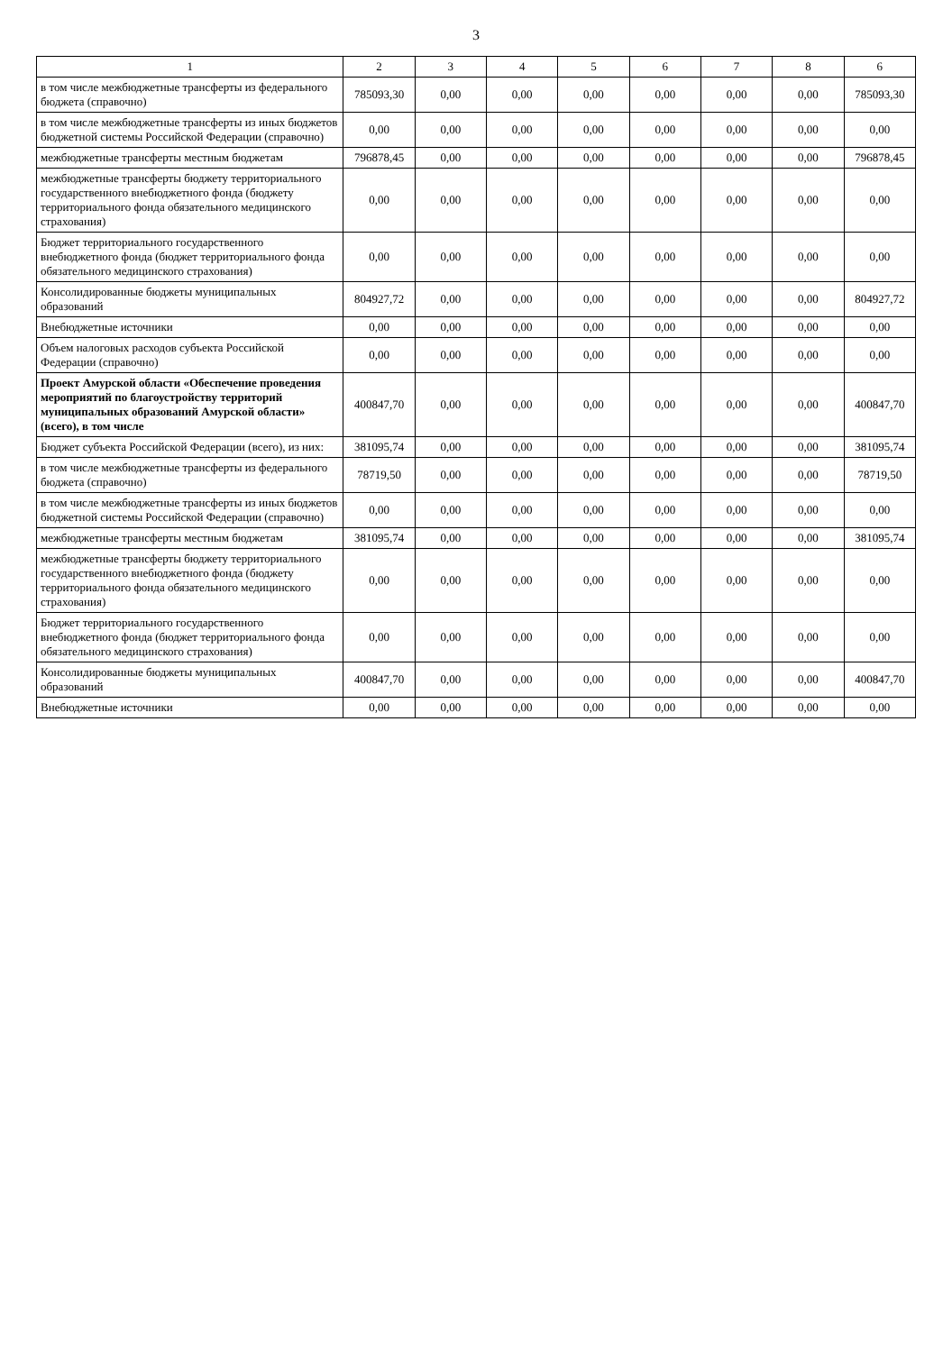3
| 1 | 2 | 3 | 4 | 5 | 6 | 7 | 8 | 6 |
| --- | --- | --- | --- | --- | --- | --- | --- | --- |
| в том числе межбюджетные трансферты из федерального бюджета (справочно) | 785093,30 | 0,00 | 0,00 | 0,00 | 0,00 | 0,00 | 0,00 | 785093,30 |
| в том числе межбюджетные трансферты из иных бюджетов бюджетной системы Российской Федерации (справочно) | 0,00 | 0,00 | 0,00 | 0,00 | 0,00 | 0,00 | 0,00 | 0,00 |
| межбюджетные трансферты местным бюджетам | 796878,45 | 0,00 | 0,00 | 0,00 | 0,00 | 0,00 | 0,00 | 796878,45 |
| межбюджетные трансферты бюджету территориального государственного внебюджетного фонда (бюджету территориального фонда обязательного медицинского страхования) | 0,00 | 0,00 | 0,00 | 0,00 | 0,00 | 0,00 | 0,00 | 0,00 |
| Бюджет территориального государственного внебюджетного фонда (бюджет территориального фонда обязательного медицинского страхования) | 0,00 | 0,00 | 0,00 | 0,00 | 0,00 | 0,00 | 0,00 | 0,00 |
| Консолидированные бюджеты муниципальных образований | 804927,72 | 0,00 | 0,00 | 0,00 | 0,00 | 0,00 | 0,00 | 804927,72 |
| Внебюджетные источники | 0,00 | 0,00 | 0,00 | 0,00 | 0,00 | 0,00 | 0,00 | 0,00 |
| Объем налоговых расходов субъекта Российской Федерации (справочно) | 0,00 | 0,00 | 0,00 | 0,00 | 0,00 | 0,00 | 0,00 | 0,00 |
| Проект Амурской области «Обеспечение проведения мероприятий по благоустройству территорий муниципальных образований Амурской области» (всего), в том числе | 400847,70 | 0,00 | 0,00 | 0,00 | 0,00 | 0,00 | 0,00 | 400847,70 |
| Бюджет субъекта Российской Федерации (всего), из них: | 381095,74 | 0,00 | 0,00 | 0,00 | 0,00 | 0,00 | 0,00 | 381095,74 |
| в том числе межбюджетные трансферты из федерального бюджета (справочно) | 78719,50 | 0,00 | 0,00 | 0,00 | 0,00 | 0,00 | 0,00 | 78719,50 |
| в том числе межбюджетные трансферты из иных бюджетов бюджетной системы Российской Федерации (справочно) | 0,00 | 0,00 | 0,00 | 0,00 | 0,00 | 0,00 | 0,00 | 0,00 |
| межбюджетные трансферты местным бюджетам | 381095,74 | 0,00 | 0,00 | 0,00 | 0,00 | 0,00 | 0,00 | 381095,74 |
| межбюджетные трансферты бюджету территориального государственного внебюджетного фонда (бюджету территориального фонда обязательного медицинского страхования) | 0,00 | 0,00 | 0,00 | 0,00 | 0,00 | 0,00 | 0,00 | 0,00 |
| Бюджет территориального государственного внебюджетного фонда (бюджет территориального фонда обязательного медицинского страхования) | 0,00 | 0,00 | 0,00 | 0,00 | 0,00 | 0,00 | 0,00 | 0,00 |
| Консолидированные бюджеты муниципальных образований | 400847,70 | 0,00 | 0,00 | 0,00 | 0,00 | 0,00 | 0,00 | 400847,70 |
| Внебюджетные источники | 0,00 | 0,00 | 0,00 | 0,00 | 0,00 | 0,00 | 0,00 | 0,00 |